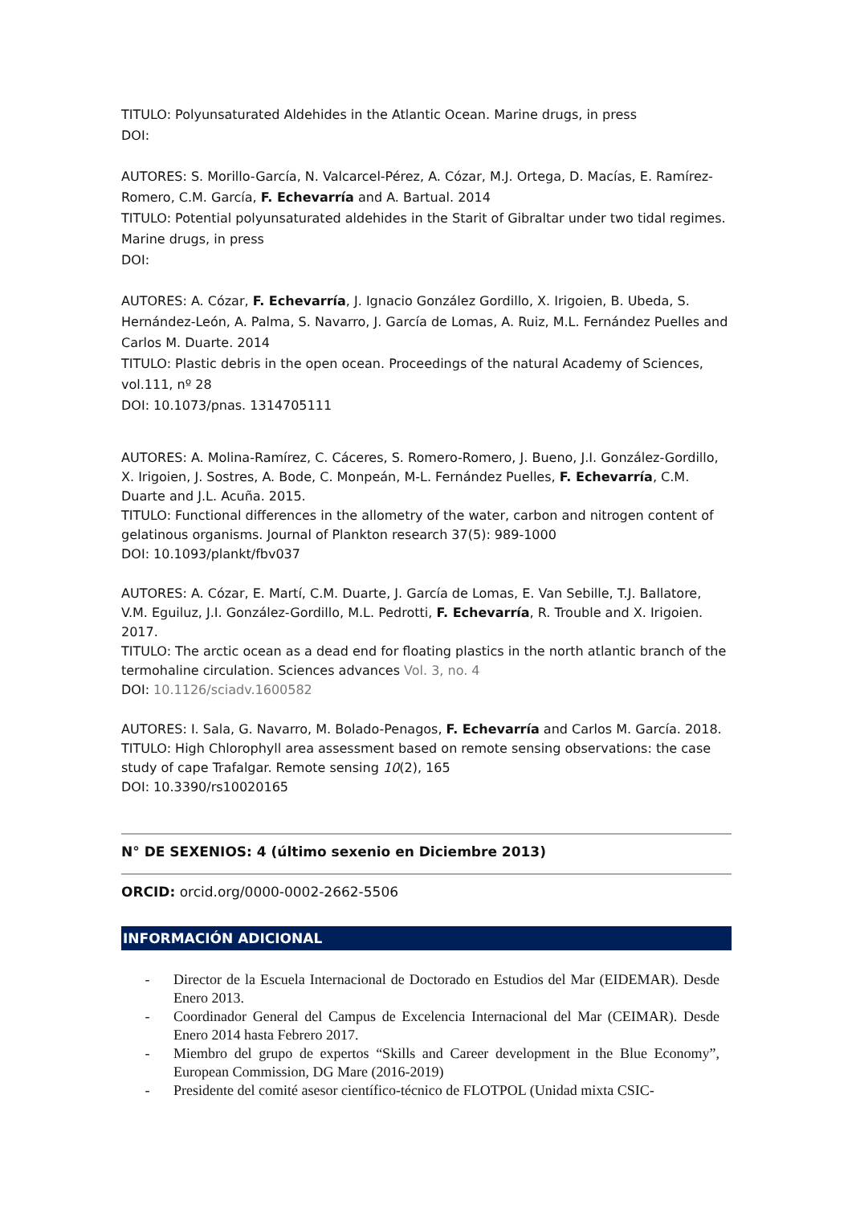TITULO: Polyunsaturated Aldehides in the Atlantic Ocean. Marine drugs, in press
DOI:
AUTORES: S. Morillo-García, N. Valcarcel-Pérez, A. Cózar, M.J. Ortega, D. Macías, E. Ramírez-Romero, C.M. García, F. Echevarría and A. Bartual. 2014
TITULO: Potential polyunsaturated aldehides in the Starit of Gibraltar under two tidal regimes. Marine drugs, in press
DOI:
AUTORES: A. Cózar, F. Echevarría, J. Ignacio González Gordillo, X. Irigoien, B. Ubeda, S. Hernández-León, A. Palma, S. Navarro, J. García de Lomas, A. Ruiz, M.L. Fernández Puelles and Carlos M. Duarte. 2014
TITULO: Plastic debris in the open ocean. Proceedings of the natural Academy of Sciences, vol.111, nº 28
DOI: 10.1073/pnas. 1314705111
AUTORES: A. Molina-Ramírez, C. Cáceres, S. Romero-Romero, J. Bueno, J.I. González-Gordillo, X. Irigoien, J. Sostres, A. Bode, C. Monpeán, M-L. Fernández Puelles, F. Echevarría, C.M. Duarte and J.L. Acuña. 2015.
TITULO: Functional differences in the allometry of the water, carbon and nitrogen content of gelatinous organisms. Journal of Plankton research 37(5): 989-1000
DOI: 10.1093/plankt/fbv037
AUTORES: A. Cózar, E. Martí, C.M. Duarte, J. García de Lomas, E. Van Sebille, T.J. Ballatore, V.M. Eguiluz, J.I. González-Gordillo, M.L. Pedrotti, F. Echevarría, R. Trouble and X. Irigoien. 2017.
TITULO: The arctic ocean as a dead end for floating plastics in the north atlantic branch of the termohaline circulation. Sciences advances Vol. 3, no. 4
DOI: 10.1126/sciadv.1600582
AUTORES: I. Sala, G. Navarro, M. Bolado-Penagos, F. Echevarría and Carlos M. García. 2018.
TITULO: High Chlorophyll area assessment based on remote sensing observations: the case study of cape Trafalgar. Remote sensing 10(2), 165
DOI: 10.3390/rs10020165
N° DE SEXENIOS: 4 (último sexenio en Diciembre 2013)
ORCID: orcid.org/0000-0002-2662-5506
INFORMACIÓN ADICIONAL
- Director de la Escuela Internacional de Doctorado en Estudios del Mar (EIDEMAR). Desde Enero 2013.
- Coordinador General del Campus de Excelencia Internacional del Mar (CEIMAR). Desde Enero 2014 hasta Febrero 2017.
- Miembro del grupo de expertos “Skills and Career development in the Blue Economy”, European Commission, DG Mare (2016-2019)
- Presidente del comité asesor científico-técnico de FLOTPOL (Unidad mixta CSIC-